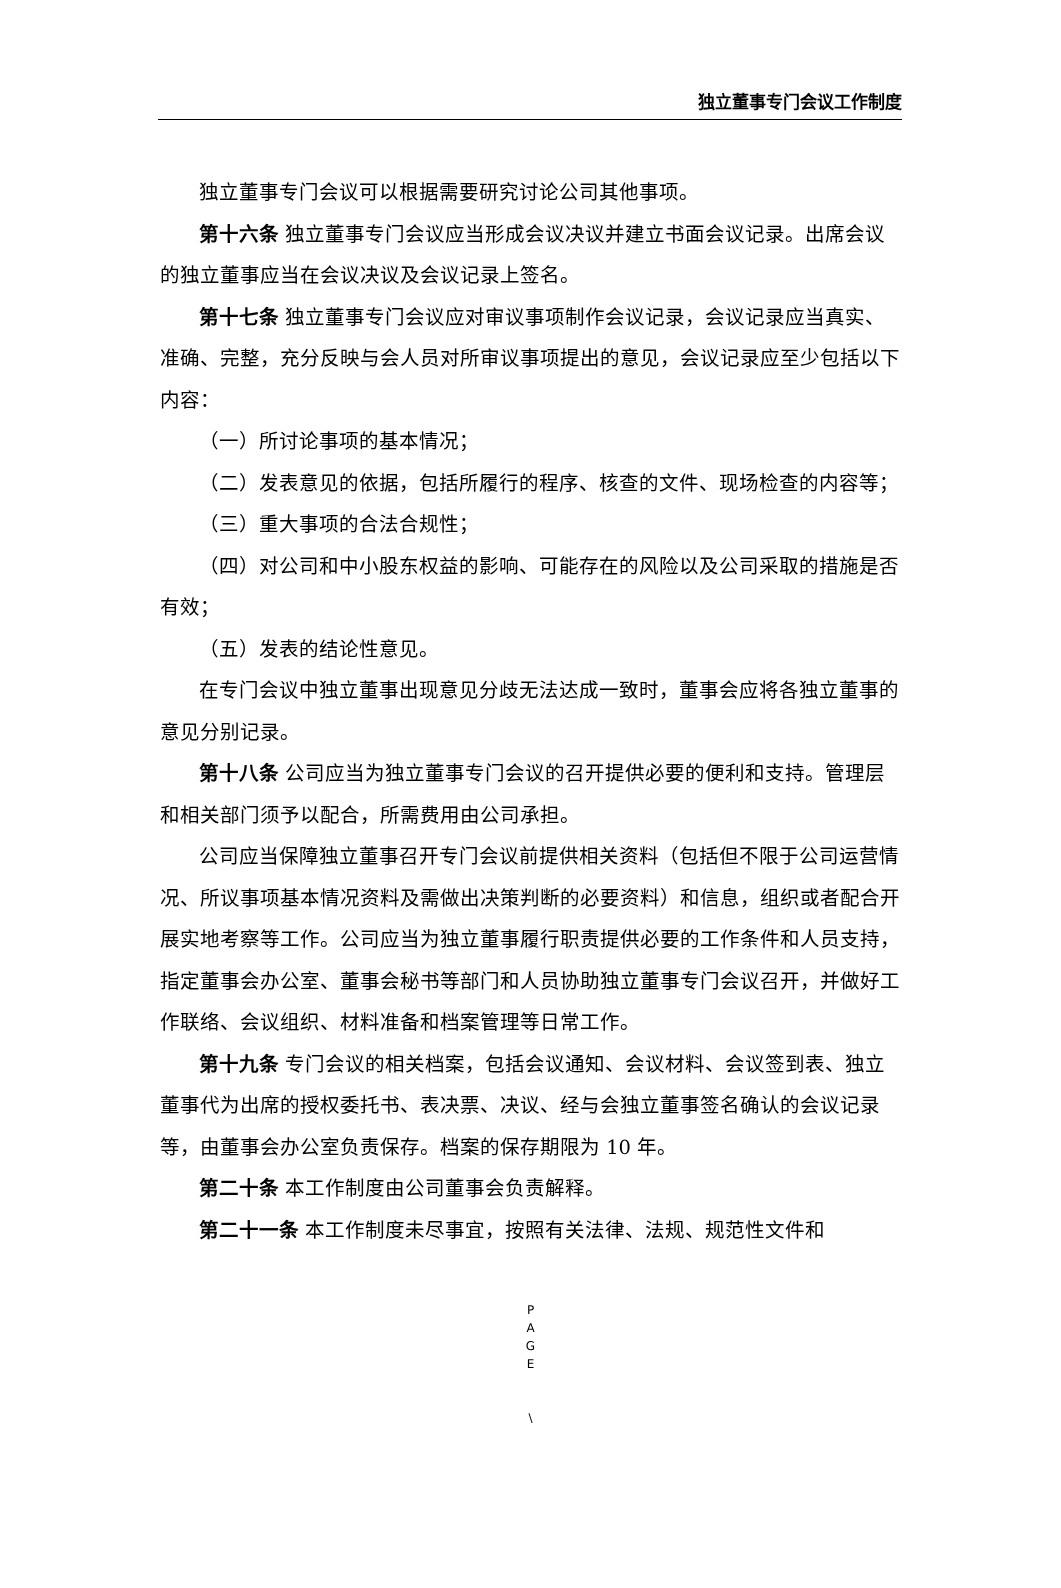独立董事专门会议工作制度
独立董事专门会议可以根据需要研究讨论公司其他事项。
第十六条 独立董事专门会议应当形成会议决议并建立书面会议记录。出席会议的独立董事应当在会议决议及会议记录上签名。
第十七条 独立董事专门会议应对审议事项制作会议记录，会议记录应当真实、准确、完整，充分反映与会人员对所审议事项提出的意见，会议记录应至少包括以下内容：
（一）所讨论事项的基本情况；
（二）发表意见的依据，包括所履行的程序、核查的文件、现场检查的内容等；
（三）重大事项的合法合规性；
（四）对公司和中小股东权益的影响、可能存在的风险以及公司采取的措施是否有效；
（五）发表的结论性意见。
在专门会议中独立董事出现意见分歧无法达成一致时，董事会应将各独立董事的意见分别记录。
第十八条 公司应当为独立董事专门会议的召开提供必要的便利和支持。管理层和相关部门须予以配合，所需费用由公司承担。
公司应当保障独立董事召开专门会议前提供相关资料（包括但不限于公司运营情况、所议事项基本情况资料及需做出决策判断的必要资料）和信息，组织或者配合开展实地考察等工作。公司应当为独立董事履行职责提供必要的工作条件和人员支持，指定董事会办公室、董事会秘书等部门和人员协助独立董事专门会议召开，并做好工作联络、会议组织、材料准备和档案管理等日常工作。
第十九条 专门会议的相关档案，包括会议通知、会议材料、会议签到表、独立董事代为出席的授权委托书、表决票、决议、经与会独立董事签名确认的会议记录等，由董事会办公室负责保存。档案的保存期限为 10 年。
第二十条 本工作制度由公司董事会负责解释。
第二十一条 本工作制度未尽事宜，按照有关法律、法规、规范性文件和
P
A
G
E
\